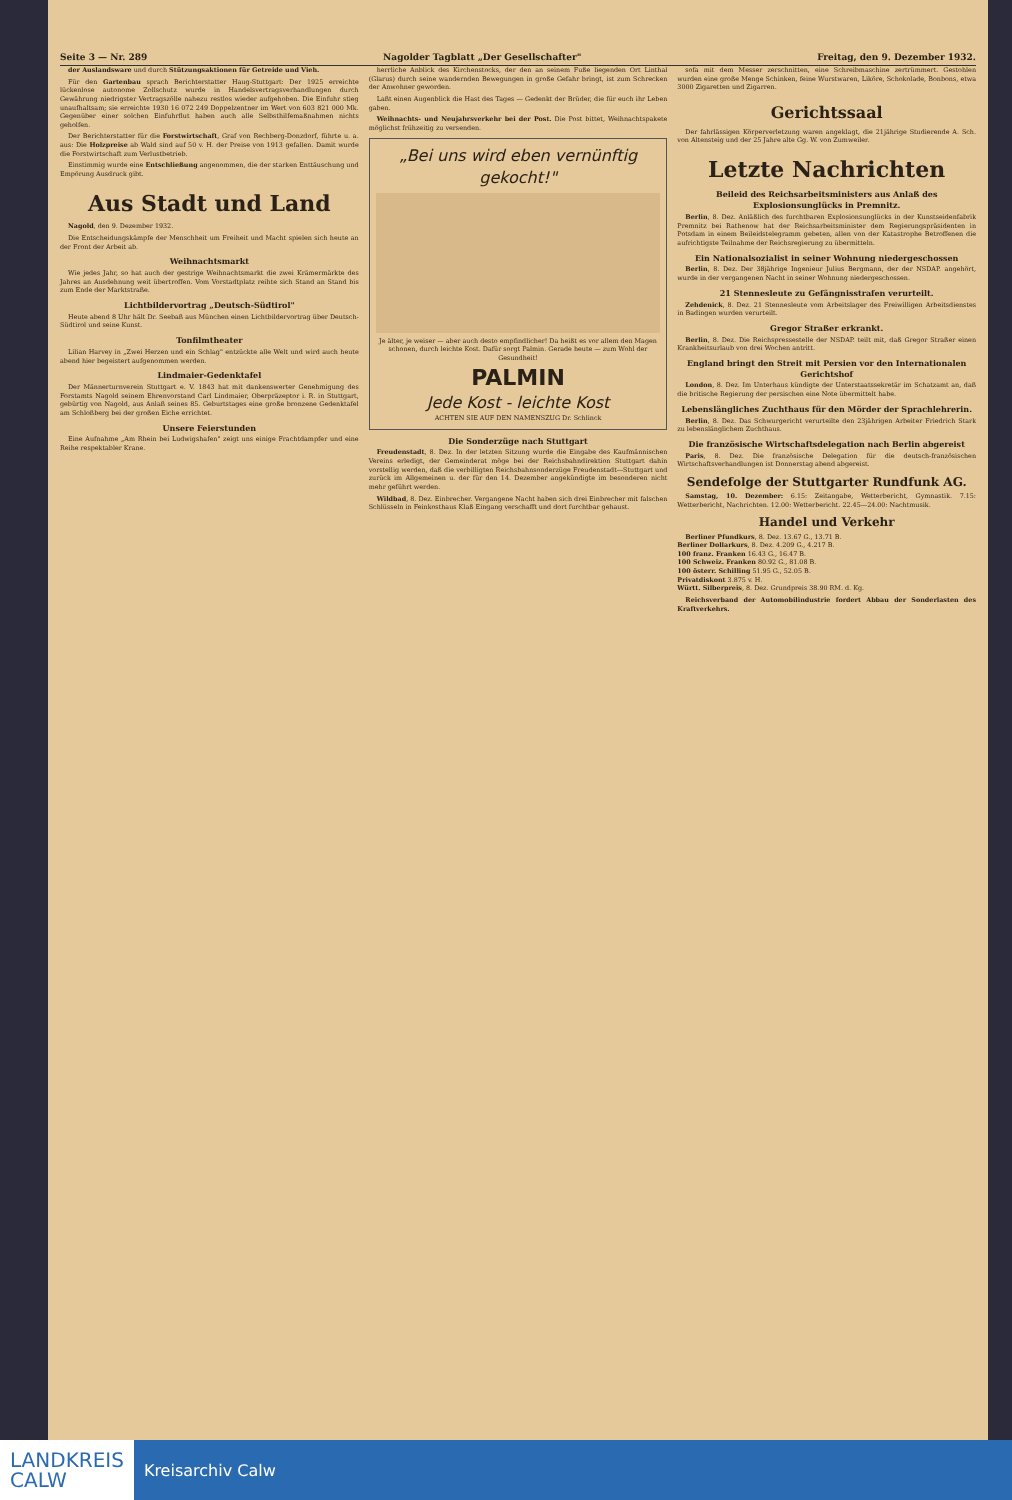Seite 3 — Nr. 289 Nagolder Tagblatt „Der Gesellschafter" Freitag, den 9. Dezember 1932.
der Auslandsware und durch Stützungsaktionen für Getreide und Vieh.
Für den Gartenbau sprach Berichterstatter Haug-Stuttgart: Der 1925 erreichte lückenlose autonome Zollschutz wurde in Handelsvertragsverhandlungen durch Gewährung niedrigster Vertragszölle nahezu restlos wieder aufgehoben. Die Einfuhr stieg unaufhaltsam; sie erreichte 1930 16 072 249 Doppelzentner im Wert von 603 821 000 Mk. Gegenüber einer solchen Einfuhrflut haben auch alle Selbsthilfemaßnahmen nichts geholfen.
Der Berichterstatter für die Forstwirtschaft, Graf von Rechberg-Donzdorf, führte u. a. aus: Die Holzpreise ab Wald sind auf 50 v. H. der Preise von 1913 gefallen. Damit wurde die Forstwirtschaft zum Verlustbetrieb.
Einstimmig wurde eine Entschließung angenommen, die der starken Enttäuschung und Empörung Ausdruck gibt.
Aus Stadt und Land
Nagold, den 9. Dezember 1932.
Die Entscheidungskämpfe der Menschheit um Freiheit und Macht spielen sich heute an der Front der Arbeit ab.
Weihnachtsmarkt
Wie jedes Jahr, so hat auch der gestrige Weihnachtsmarkt die zwei Krämermärkte des Jahres an Ausdehnung weit übertroffen. Vom Vorstadtplatz reihte sich Stand an Stand bis zum Ende der Marktstraße.
Lichtbildervortrag „Deutsch-Südtirol"
Heute abend 8 Uhr hält Dr. Seebaß aus München einen Lichtbildervortrag über Deutsch-Südtirol und seine Kunst.
Tonfilmtheater
Lilian Harvey in „Zwei Herzen und ein Schlag" entzückte alle Welt und wird auch heute abend hier begeistert aufgenommen werden.
Lindmaier-Gedenktafel
Der Männerturnverein Stuttgart e. V. 1843 hat mit dankenswerter Genehmigung des Forstamts Nagold seinem Ehrenvorstand Carl Lindmaier, Oberpräzeptor i. R. in Stuttgart, gebürtig von Nagold, aus Anlaß seines 85. Geburtstages eine große bronzene Gedenktafel am Schloßberg bei der großen Eiche errichtet.
Unsere Feierstunden
Eine Aufnahme „Am Rhein bei Ludwigshafen" zeigt uns einige Frachtdampfer und eine Reihe respektabler Krane.
herrliche Anblick des Kirchenstocks, der den an seinem Fuße liegenden Ort Linthal (Glarus) durch seine wandernden Bewegungen in große Gefahr bringt, ist zum Schrecken der Anwohner geworden.
Laßt einen Augenblick die Hast des Tages — Gedenkt der Brüder, die für euch ihr Leben gaben.
Weihnachts- und Neujahrsverkehr bei der Post. Die Post bittet, Weihnachtspakete möglichst frühzeitig zu versenden.
„Bei uns wird eben vernünftig gekocht!"
Je älter, je weiser — aber auch desto empfindlicher! Da heißt es vor allem den Magen schonen, durch leichte Kost. Dafür sorgt Palmin. Gerade heute — zum Wohl der Gesundheit!
PALMIN
Jede Kost - leichte Kost
ACHTEN SIE AUF DEN NAMENSZUG Dr. Schlinck
Die Sonderzüge nach Stuttgart
Freudenstadt, 8. Dez. In der letzten Sitzung wurde die Eingabe des Kaufmännischen Vereins erledigt, der Gemeinderat möge bei der Reichsbahndirektion Stuttgart dahin vorstellig werden, daß die verbilligten Reichsbahnsonderzüge Freudenstadt—Stuttgart und zurück im Allgemeinen u. der für den 14. Dezember angekündigte im besonderen nicht mehr geführt werden.
Wildbad, 8. Dez. Einbrecher. Vergangene Nacht haben sich drei Einbrecher mit falschen Schlüsseln in Feinkosthaus Klaß Eingang verschafft und dort furchtbar gehaust.
sofa mit dem Messer zerschnitten, eine Schreibmaschine zertrümmert. Gestohlen wurden eine große Menge Schinken, feine Wurstwaren, Liköre, Schokolade, Bonbons, etwa 3000 Zigaretten und Zigarren.
Gerichtssaal
Der fahrlässigen Körperverletzung waren angeklagt, die 21jährige Studierende A. Sch. von Altensteig und der 25 Jahre alte Gg. W. von Zumweiler.
Letzte Nachrichten
Beileid des Reichsarbeitsministers aus Anlaß des Explosionsunglücks in Premnitz.
Berlin, 8. Dez. Anläßlich des furchtbaren Explosionsunglücks in der Kunstseidenfabrik Premnitz bei Rathenow hat der Reichsarbeitsminister dem Regierungspräsidenten in Potsdam in einem Beileidstelegramm gebeten, allen von der Katastrophe Betroffenen die aufrichtigste Teilnahme der Reichsregierung zu übermitteln.
Ein Nationalsozialist in seiner Wohnung niedergeschossen
Berlin, 8. Dez. Der 38jährige Ingenieur Julius Bergmann, der der NSDAP. angehört, wurde in der vergangenen Nacht in seiner Wohnung niedergeschossen.
21 Stennesleute zu Gefängnisstrafen verurteilt.
Zehdenick, 8. Dez. 21 Stennesleute vom Arbeitslager des Freiwilligen Arbeitsdienstes in Badingen wurden verurteilt.
Gregor Straßer erkrankt.
Berlin, 8. Dez. Die Reichspressestelle der NSDAP. teilt mit, daß Gregor Straßer einen Krankheitsurlaub von drei Wochen antritt.
England bringt den Streit mit Persien vor den Internationalen Gerichtshof
London, 8. Dez. Im Unterhaus kündigte der Unterstaatssekretär im Schatzamt an, daß die britische Regierung der persischen eine Note übermittelt habe.
Lebenslängliches Zuchthaus für den Mörder der Sprachlehrerin.
Berlin, 8. Dez. Das Schwurgericht verurteilte den 23jährigen Arbeiter Friedrich Stark zu lebenslänglichem Zuchthaus.
Die französische Wirtschaftsdelegation nach Berlin abgereist
Paris, 8. Dez. Die französische Delegation für die deutsch-französischen Wirtschaftsverhandlungen ist Donnerstag abend abgereist.
Sendefolge der Stuttgarter Rundfunk AG.
Samstag, 10. Dezember: 6.15: Zeitangabe, Wetterbericht, Gymnastik. 7.15: Wetterbericht, Nachrichten. 12.00: Wetterbericht. 22.45—24.00: Nachtmusik.
Handel und Verkehr
Berliner Pfundkurs, 8. Dez. 13.67 G., 13.71 B.
Berliner Dollarkurs, 8. Dez. 4.209 G., 4.217 B.
100 franz. Franken 16.43 G., 16.47 B.
100 Schweiz. Franken 80.92 G., 81.08 B.
100 österr. Schilling 51.95 G., 52.05 B.
Privatdiskont 3.875 v. H.
Württ. Silberpreis, 8. Dez. Grundpreis 38.90 RM. d. Kg.
Reichsverband der Automobilindustrie fordert Abbau der Sonderlasten des Kraftverkehrs.
LANDKREIS
CALW
Kreisarchiv Calw